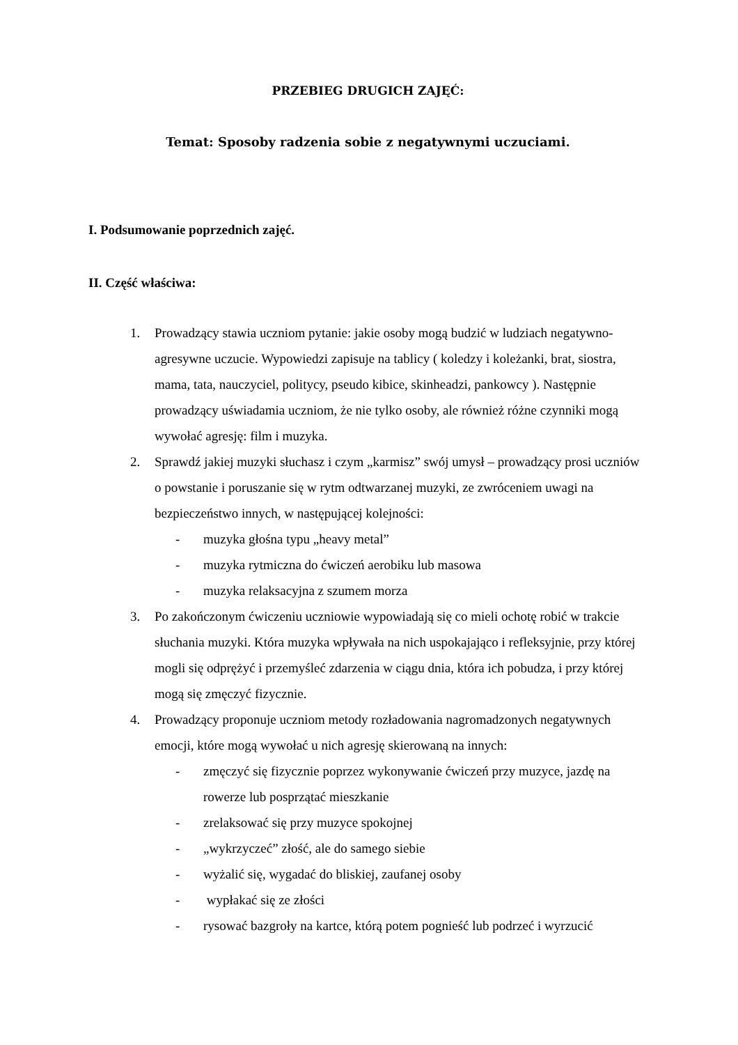PRZEBIEG DRUGICH ZAJĘĆ:
Temat: Sposoby radzenia sobie z negatywnymi uczuciami.
I. Podsumowanie poprzednich zajęć.
II. Część właściwa:
1. Prowadzący stawia uczniom pytanie: jakie osoby mogą budzić w ludziach negatywno-agresywne uczucie. Wypowiedzi zapisuje na tablicy ( koledzy i koleżanki, brat, siostra, mama, tata, nauczyciel, politycy, pseudo kibice, skinheadzi, pankowcy ). Następnie prowadzący uświadamia uczniom, że nie tylko osoby, ale również różne czynniki mogą wywołać agresję: film i muzyka.
2. Sprawdź jakiej muzyki słuchasz i czym „karmisz” swój umysł – prowadzący prosi uczniów o powstanie i poruszanie się w rytm odtwarzanej muzyki, ze zwróceniem uwagi na bezpieczeństwo innych, w następującej kolejności:
- muzyka głośna typu „heavy metal”
- muzyka rytmiczna do ćwiczeń aerobiku lub masowa
- muzyka relaksacyjna z szumem morza
3. Po zakończonym ćwiczeniu uczniowie wypowiadają się co mieli ochotę robić w trakcie słuchania muzyki. Która muzyka wpływała na nich uspokajająco i refleksyjnie, przy której mogli się odprężyć i przemyśleć zdarzenia w ciągu dnia, która ich pobudza, i przy której mogą się zmęczyć fizycznie.
4. Prowadzący proponuje uczniom metody rozładowania nagromadzonych negatywnych emocji, które mogą wywołać u nich agresję skierowaną na innych:
- zmęczyć się fizycznie poprzez wykonywanie ćwiczeń przy muzyce, jazdę na rowerze lub posprzątać mieszkanie
- zrelaksować się przy muzyce spokojnej
- „wykrzyczeć” złość, ale do samego siebie
- wyżalić się, wygadać do bliskiej, zaufanej osoby
- wypłakać się ze złości
- rysować bazgroły na kartce, którą potem pognieść lub podrzeć i wyrzucić